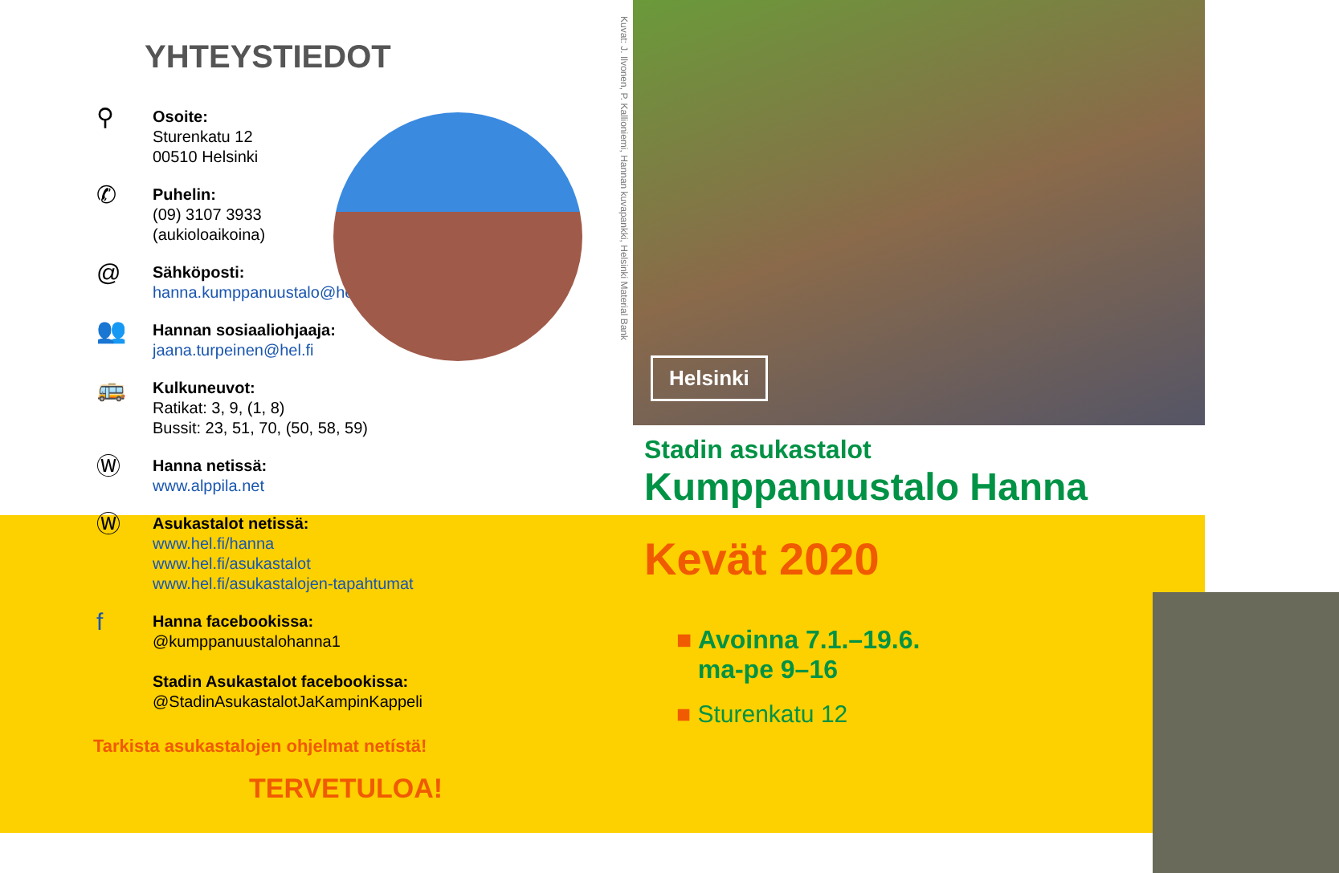YHTEYSTIEDOT
⚲
Osoite:
Sturenkatu 12
00510 Helsinki
✆
Puhelin:
(09) 3107 3933
(aukioloaikoina)
@
Sähköposti:
hanna.kumppanuustalo@hel.fi
👥
Hannan sosiaaliohjaaja:
jaana.turpeinen@hel.fi
🚌
Kulkuneuvot:
Ratikat: 3, 9, (1, 8)
Bussit: 23, 51, 70, (50, 58, 59)
Ⓦ
Hanna netissä:
www.alppila.net
Ⓦ
Asukastalot netissä:
www.hel.fi/hanna
www.hel.fi/asukastalot
www.hel.fi/asukastalojen-tapahtumat
f
Hanna facebookissa:
@kumppanuustalohanna1
Stadin Asukastalot facebookissa:
@StadinAsukastalotJaKampinKappeli
Tarkista asukastalojen ohjelmat netístä!
TERVETULOA!
Kuvat: J. Ilvonen, P. Kallioniemi, Hannan kuvapankki, Helsinki Material Bank
Helsinki
Stadin asukastalot
Kumppanuustalo Hanna
Kevät 2020
■ Avoinna 7.1.–19.6.
ma-pe 9–16
■ Sturenkatu 12